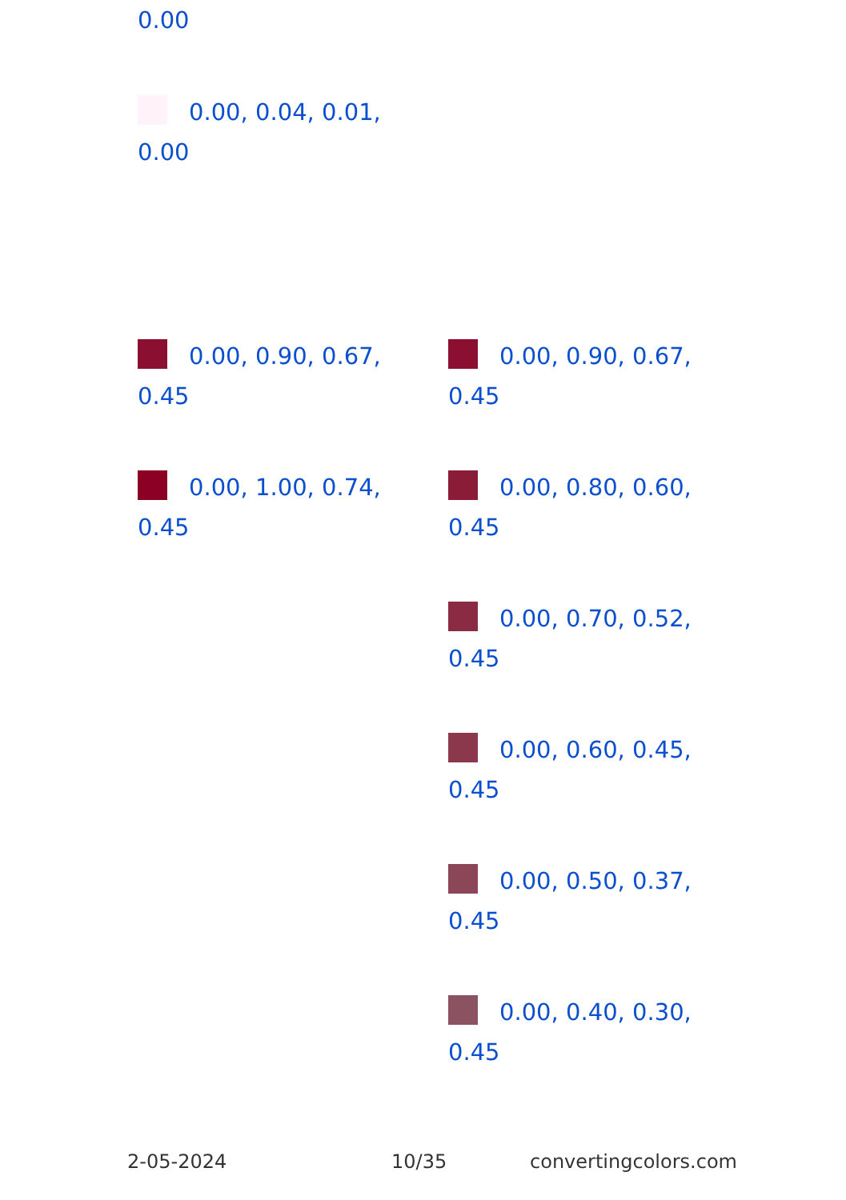0.00
0.00, 0.04, 0.01, 0.00
0.00, 0.90, 0.67, 0.45
0.00, 0.90, 0.67, 0.45
0.00, 1.00, 0.74, 0.45
0.00, 0.80, 0.60, 0.45
0.00, 0.70, 0.52, 0.45
0.00, 0.60, 0.45, 0.45
0.00, 0.50, 0.37, 0.45
0.00, 0.40, 0.30, 0.45
2-05-2024 10/35 convertingcolors.com